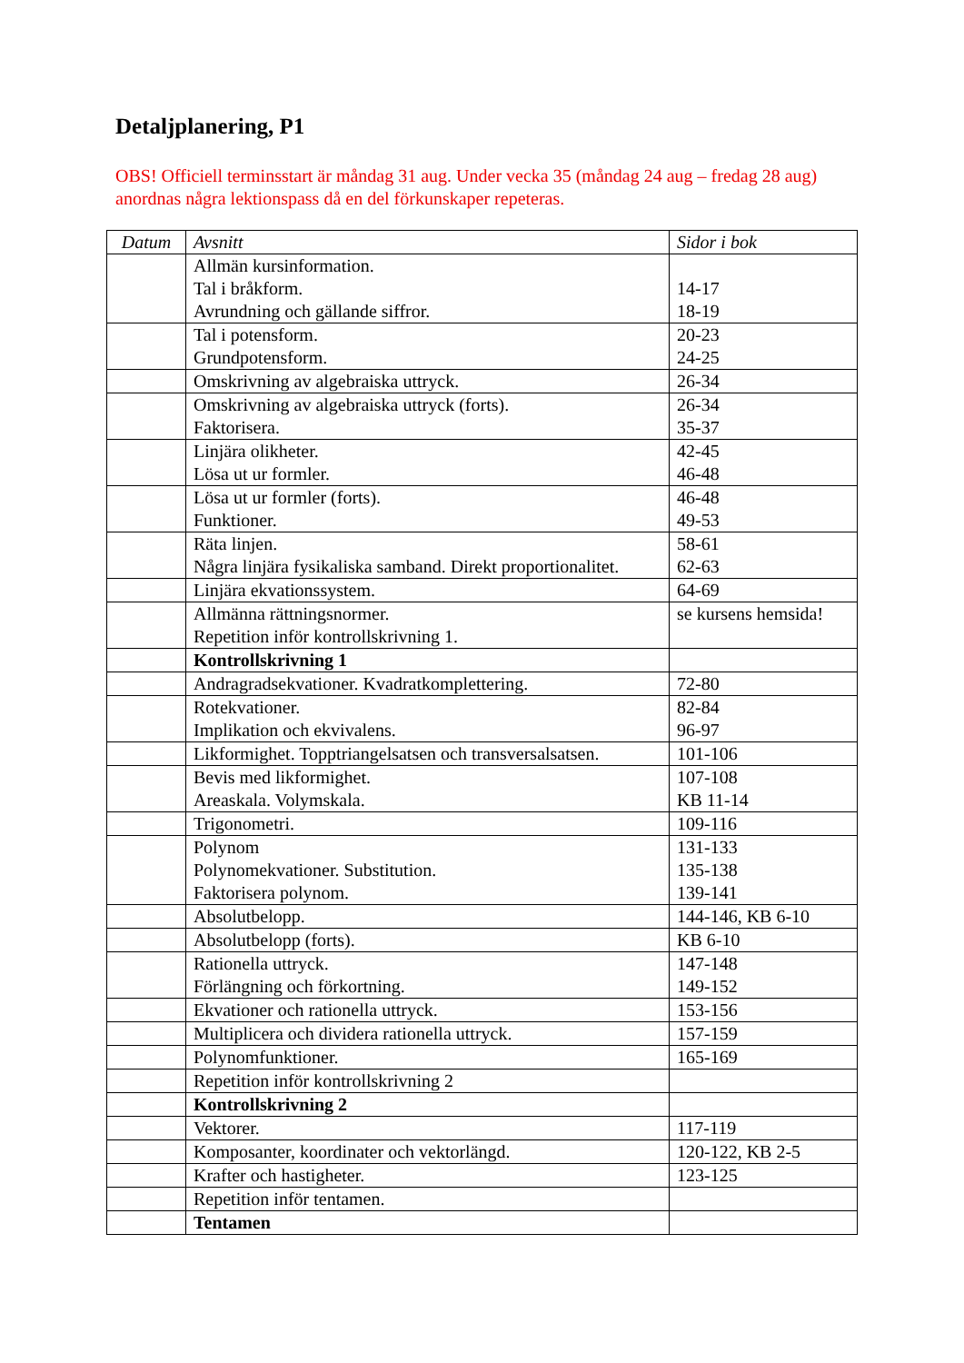Detaljplanering, P1
OBS! Officiell terminsstart är måndag 31 aug. Under vecka 35 (måndag 24 aug – fredag 28 aug) anordnas några lektionspass då en del förkunskaper repeteras.
| Datum | Avsnitt | Sidor i bok |
| --- | --- | --- |
| | Allmän kursinformation. Tal i bråkform. Avrundning och gällande siffror. | 14-17 18-19 |
| | Tal i potensform. Grundpotensform. | 20-23 24-25 |
| | Omskrivning av algebraiska uttryck. | 26-34 |
| | Omskrivning av algebraiska uttryck (forts). Faktorisera. | 26-34 35-37 |
| | Linjära olikheter. Lösa ut ur formler. | 42-45 46-48 |
| | Lösa ut ur formler (forts). Funktioner. | 46-48 49-53 |
| | Räta linjen. Några linjära fysikaliska samband. Direkt proportionalitet. | 58-61 62-63 |
| | Linjära ekvationssystem. | 64-69 |
| | Allmänna rättningsnormer. Repetition inför kontrollskrivning 1. | se kursens hemsida! |
| | Kontrollskrivning 1 | |
| | Andragradsekvationer. Kvadratkomplettering. | 72-80 |
| | Rotekvationer. Implikation och ekvivalens. | 82-84 96-97 |
| | Likformighet. Topptriangelsatsen och transversalsatsen. | 101-106 |
| | Bevis med likformighet. Areaskala. Volymskala. | 107-108 KB 11-14 |
| | Trigonometri. | 109-116 |
| | Polynom Polynomekvationer. Substitution. Faktorisera polynom. | 131-133 135-138 139-141 |
| | Absolutbelopp. | 144-146, KB 6-10 |
| | Absolutbelopp (forts). | KB 6-10 |
| | Rationella uttryck. Förlängning och förkortning. | 147-148 149-152 |
| | Ekvationer och rationella uttryck. | 153-156 |
| | Multiplicera och dividera rationella uttryck. | 157-159 |
| | Polynomfunktioner. | 165-169 |
| | Repetition inför kontrollskrivning 2 | |
| | Kontrollskrivning 2 | |
| | Vektorer. | 117-119 |
| | Komposanter, koordinater och vektorlängd. | 120-122, KB 2-5 |
| | Krafter och hastigheter. | 123-125 |
| | Repetition inför tentamen. | |
| | Tentamen | |